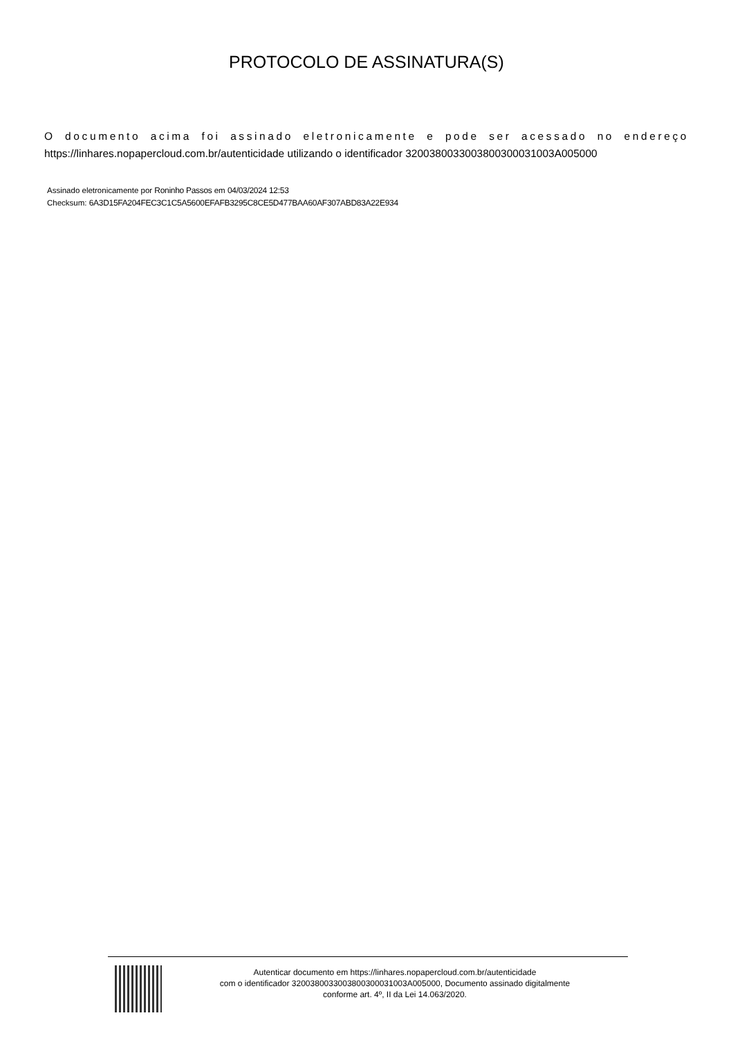PROTOCOLO DE ASSINATURA(S)
O documento acima foi assinado eletronicamente e pode ser acessado no endereço https://linhares.nopapercloud.com.br/autenticidade utilizando o identificador 320038003300380030003100​3A005000
Assinado eletronicamente por Roninho Passos em 04/03/2024 12:53
Checksum: 6A3D15FA204FEC3C1C5A5600EFAFB3295C8CE5D477BAA60AF307ABD83A22E934
Autenticar documento em https://linhares.nopapercloud.com.br/autenticidade
com o identificador 32003800330038003000310​03A005000, Documento assinado digitalmente
conforme art. 4º, II da Lei 14.063/2020.